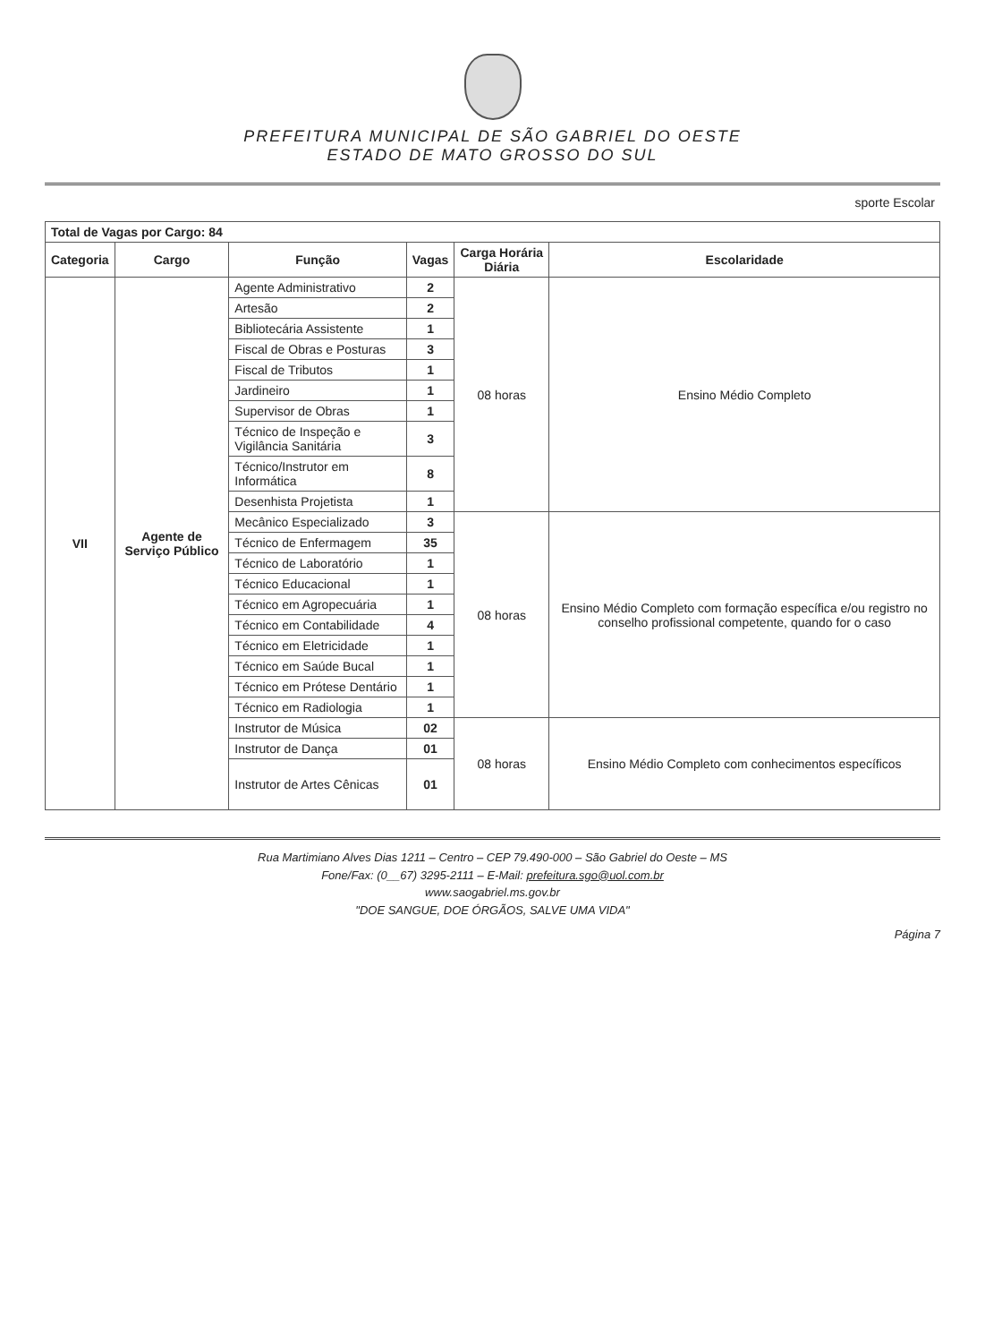PREFEITURA MUNICIPAL DE SÃO GABRIEL DO OESTE
ESTADO DE MATO GROSSO DO SUL
| | sporte Escolar |
| Total de Vagas por Cargo: 84 | | | | | |
| Categoria | Cargo | Função | Vagas | Carga Horária Diária | Escolaridade |
| VII | Agente de Serviço Público | Agente Administrativo | 2 | 08 horas | Ensino Médio Completo |
| | | Artesão | 2 | | |
| | | Bibliotecária Assistente | 1 | | |
| | | Fiscal de Obras e Posturas | 3 | | |
| | | Fiscal de Tributos | 1 | | |
| | | Jardineiro | 1 | | |
| | | Supervisor de Obras | 1 | | |
| | | Técnico de Inspeção e Vigilância Sanitária | 3 | | |
| | | Técnico/Instrutor em Informática | 8 | | |
| | | Desenhista Projetista | 1 | | |
| | | Mecânico Especializado | 3 | 08 horas | Ensino Médio Completo com formação específica e/ou registro no conselho profissional competente, quando for o caso |
| | | Técnico de Enfermagem | 35 | | |
| | | Técnico de Laboratório | 1 | | |
| | | Técnico Educacional | 1 | | |
| | | Técnico em Agropecuária | 1 | | |
| | | Técnico em Contabilidade | 4 | | |
| | | Técnico em Eletricidade | 1 | | |
| | | Técnico em Saúde Bucal | 1 | | |
| | | Técnico em Prótese Dentário | 1 | | |
| | | Técnico em Radiologia | 1 | | |
| | | Instrutor de Música | 02 | 08 horas | Ensino Médio Completo com conhecimentos específicos |
| | | Instrutor de Dança | 01 | | |
| | | Instrutor de Artes Cênicas | 01 | | |
Rua Martimiano Alves Dias 1211 – Centro – CEP 79.490-000 – São Gabriel do Oeste – MS
Fone/Fax: (0__67) 3295-2111 – E-Mail: prefeitura.sgo@uol.com.br
www.saogabriel.ms.gov.br
"DOE SANGUE, DOE ÓRGÃOS, SALVE UMA VIDA"
Página 7